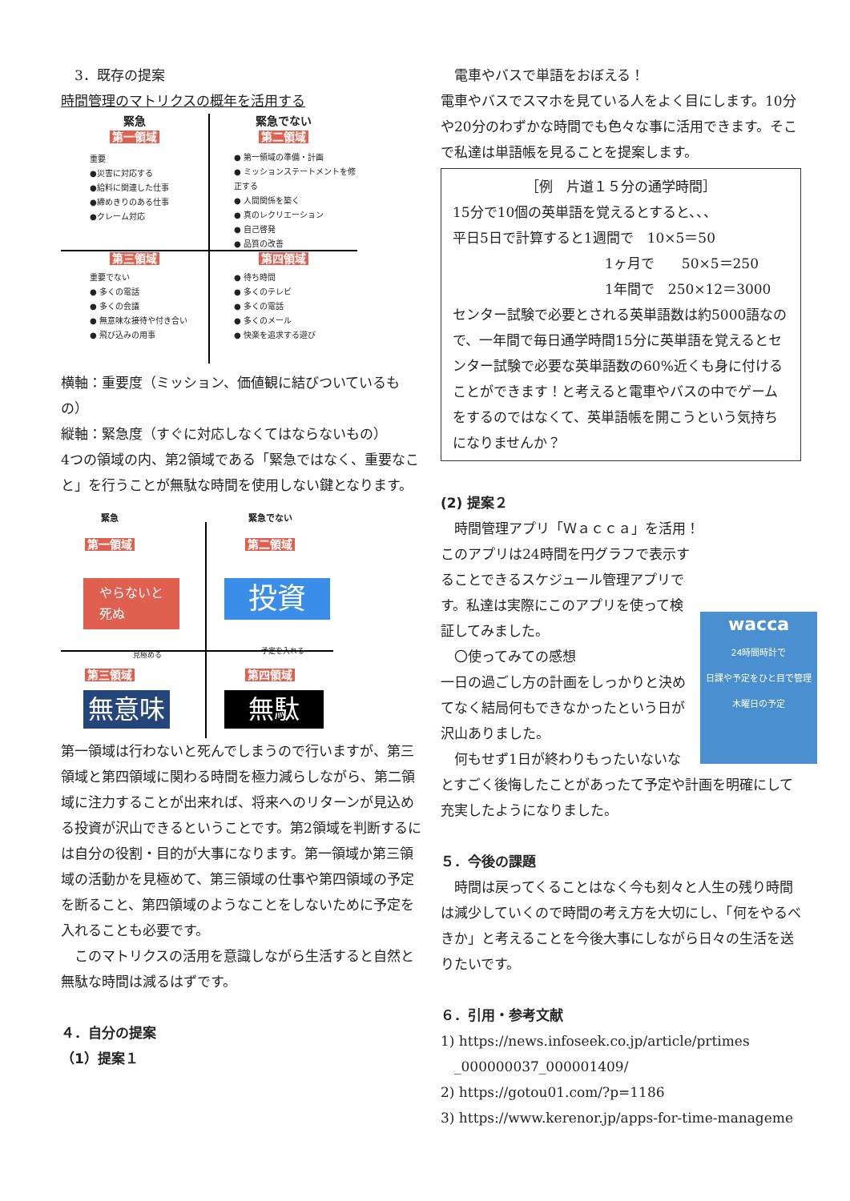3．既存の提案
時間管理のマトリクスの概年を活用する
緊急
第一領域
重要
●災害に対応する
●給料に関連した仕事
●締めきりのある仕事
●クレーム対応
緊急でない
第二領域
● 第一領域の準備・計画
● ミッションステートメントを修正する
● 人間関係を築く
● 真のレクリエーション
● 自己啓発
● 品質の改善
第三領域
重要でない
● 多くの電話
● 多くの会議
● 無意味な接待や付き合い
● 飛び込みの用事
第四領域
● 待ち時間
● 多くのテレビ
● 多くの電話
● 多くのメール
● 快楽を追求する遊び
横軸：重要度（ミッション、価値観に結びついているもの）
縦軸：緊急度（すぐに対応しなくてはならないもの）
4つの領域の内、第2領域である「緊急ではなく、重要なこと」を行うことが無駄な時間を使用しない鍵となります。
緊急
第一領域
緊急でない
第二領域
やらないと
死ぬ
投資
見極める 予定を入れる
第三領域 第四領域
無意味 無駄
第一領域は行わないと死んでしまうので行いますが、第三領域と第四領域に関わる時間を極力減らしながら、第二領域に注力することが出来れば、将来へのリターンが見込める投資が沢山できるということです。第2領域を判断するには自分の役割・目的が大事になります。第一領域か第三領域の活動かを見極めて、第三領域の仕事や第四領域の予定を断ること、第四領域のようなことをしないために予定を入れることも必要です。
　このマトリクスの活用を意識しながら生活すると自然と無駄な時間は減るはずです。
４．自分の提案
（1）提案１
　電車やバスで単語をおぼえる！
電車やバスでスマホを見ている人をよく目にします。10分や20分のわずかな時間でも色々な事に活用できます。そこで私達は単語帳を見ることを提案します。
［例　片道１５分の通学時間］
15分で10個の英単語を覚えるとすると、、、
平日5日で計算すると1週間で　10×5＝50
1ヶ月で　　50×5＝250
1年間で　250×12＝3000
センター試験で必要とされる英単語数は約5000語なので、一年間で毎日通学時間15分に英単語を覚えるとセンター試験で必要な英単語数の60%近くも身に付けることができます！と考えると電車やバスの中でゲームをするのではなくて、英単語帳を開こうという気持ちになりませんか？
(2) 提案２
　時間管理アプリ「Ｗａｃｃａ」を活用！
wacca
24時間時計で
日課や予定をひと目で管理
木曜日の予定
このアプリは24時間を円グラフで表示することできるスケジュール管理アプリです。私達は実際にこのアプリを使って検証してみました。
　〇使ってみての感想
一日の過ごし方の計画をしっかりと決めてなく結局何もできなかったという日が沢山ありました。
　何もせず1日が終わりもったいないなとすごく後悔したことがあったて予定や計画を明確にして充実したようになりました。
５．今後の課題
　時間は戻ってくることはなく今も刻々と人生の残り時間は減少していくので時間の考え方を大切にし、「何をやるべきか」と考えることを今後大事にしながら日々の生活を送りたいです。
６．引用・参考文献
1) https://news.infoseek.co.jp/article/prtimes
　_000000037_000001409/
2) https://gotou01.com/?p=1186
3) https://www.kerenor.jp/apps-for-time-manageme